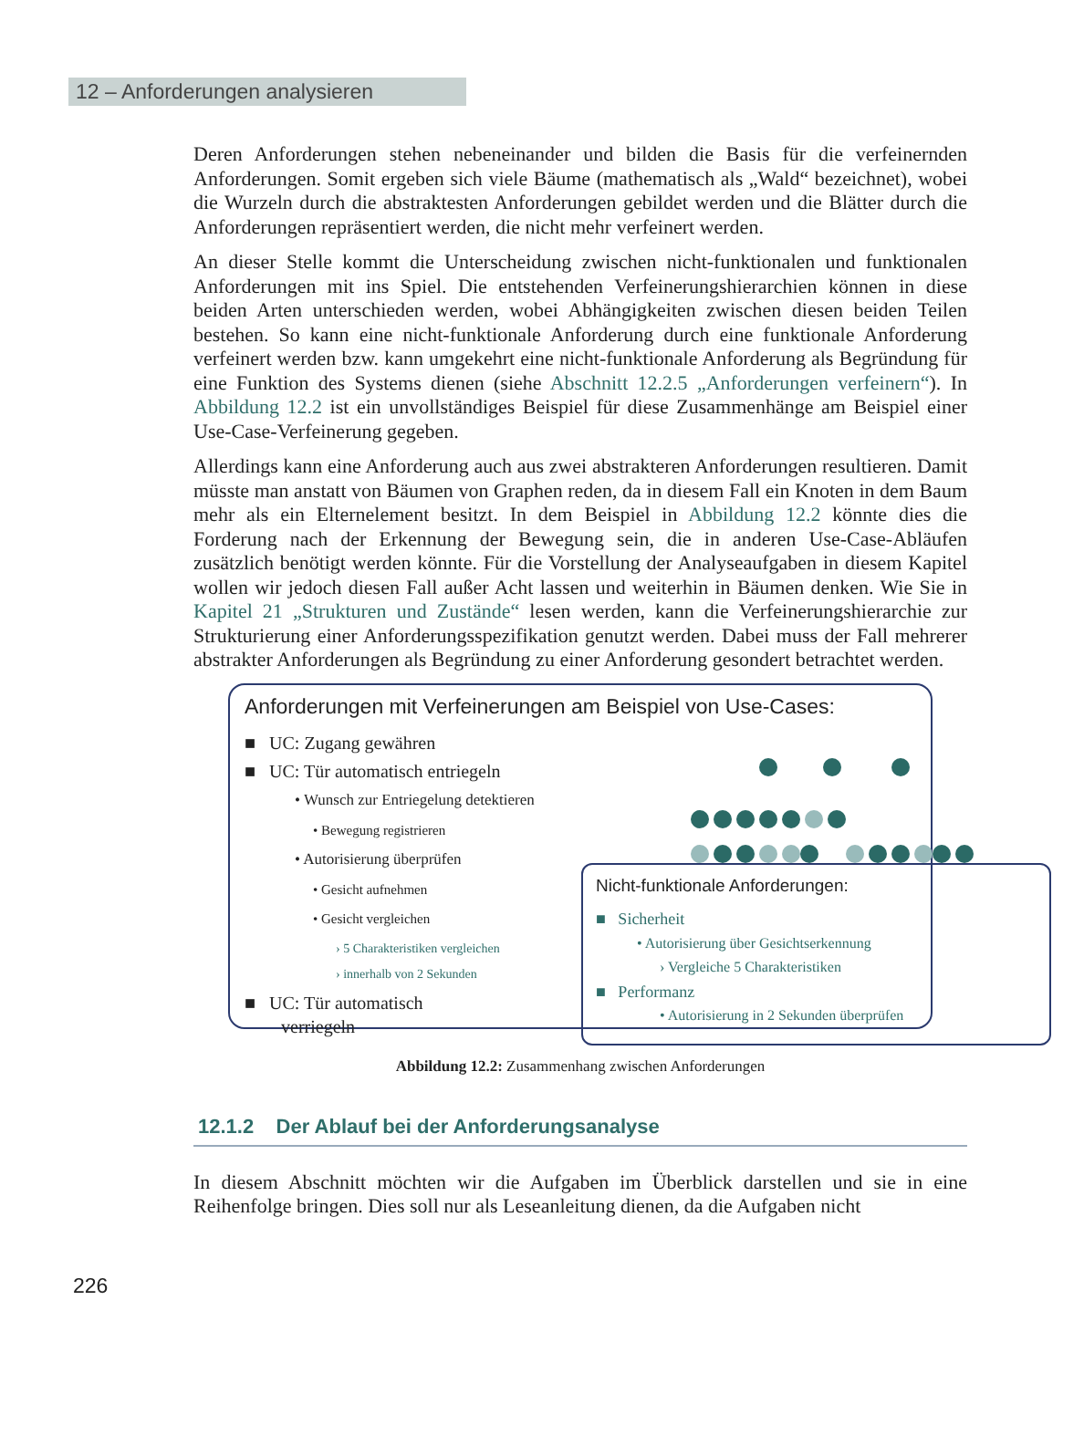12 – Anforderungen analysieren
Deren Anforderungen stehen nebeneinander und bilden die Basis für die verfeinernden Anforderungen. Somit ergeben sich viele Bäume (mathematisch als „Wald“ bezeichnet), wobei die Wurzeln durch die abstraktesten Anforderungen gebildet werden und die Blätter durch die Anforderungen repräsentiert werden, die nicht mehr verfeinert werden.
An dieser Stelle kommt die Unterscheidung zwischen nicht-funktionalen und funktionalen Anforderungen mit ins Spiel. Die entstehenden Verfeinerungshierarchien können in diese beiden Arten unterschieden werden, wobei Abhängigkeiten zwischen diesen beiden Teilen bestehen. So kann eine nicht-funktionale Anforderung durch eine funktionale Anforderung verfeinert werden bzw. kann umgekehrt eine nicht-funktionale Anforderung als Begründung für eine Funktion des Systems dienen (siehe Abschnitt 12.2.5 „Anforderungen verfeinern“). In Abbildung 12.2 ist ein unvollständiges Beispiel für diese Zusammenhänge am Beispiel einer Use-Case-Verfeinerung gegeben.
Allerdings kann eine Anforderung auch aus zwei abstrakteren Anforderungen resultieren. Damit müsste man anstatt von Bäumen von Graphen reden, da in diesem Fall ein Knoten in dem Baum mehr als ein Elternelement besitzt. In dem Beispiel in Abbildung 12.2 könnte dies die Forderung nach der Erkennung der Bewegung sein, die in anderen Use-Case-Abläufen zusätzlich benötigt werden könnte. Für die Vorstellung der Analyseaufgaben in diesem Kapitel wollen wir jedoch diesen Fall außer Acht lassen und weiterhin in Bäumen denken. Wie Sie in Kapitel 21 „Strukturen und Zustände“ lesen werden, kann die Verfeinerungshierarchie zur Strukturierung einer Anforderungsspezifikation genutzt werden. Dabei muss der Fall mehrerer abstrakter Anforderungen als Begründung zu einer Anforderung gesondert betrachtet werden.
Anforderungen mit Verfeinerungen am Beispiel von Use-Cases:
■ UC: Zugang gewähren
■ UC: Tür automatisch entriegeln
• Wunsch zur Entriegelung detektieren
• Bewegung registrieren
• Autorisierung überprüfen
• Gesicht aufnehmen
• Gesicht vergleichen
› 5 Charakteristiken vergleichen
› innerhalb von 2 Sekunden
■ UC: Tür automatisch
verriegeln
Nicht-funktionale Anforderungen:
■ Sicherheit
• Autorisierung über Gesichtserkennung
› Vergleiche 5 Charakteristiken
■ Performanz
• Autorisierung in 2 Sekunden überprüfen
Abbildung 12.2: Zusammenhang zwischen Anforderungen
12.1.2 Der Ablauf bei der Anforderungsanalyse
In diesem Abschnitt möchten wir die Aufgaben im Überblick darstellen und sie in eine Reihenfolge bringen. Dies soll nur als Leseanleitung dienen, da die Aufgaben nicht
226